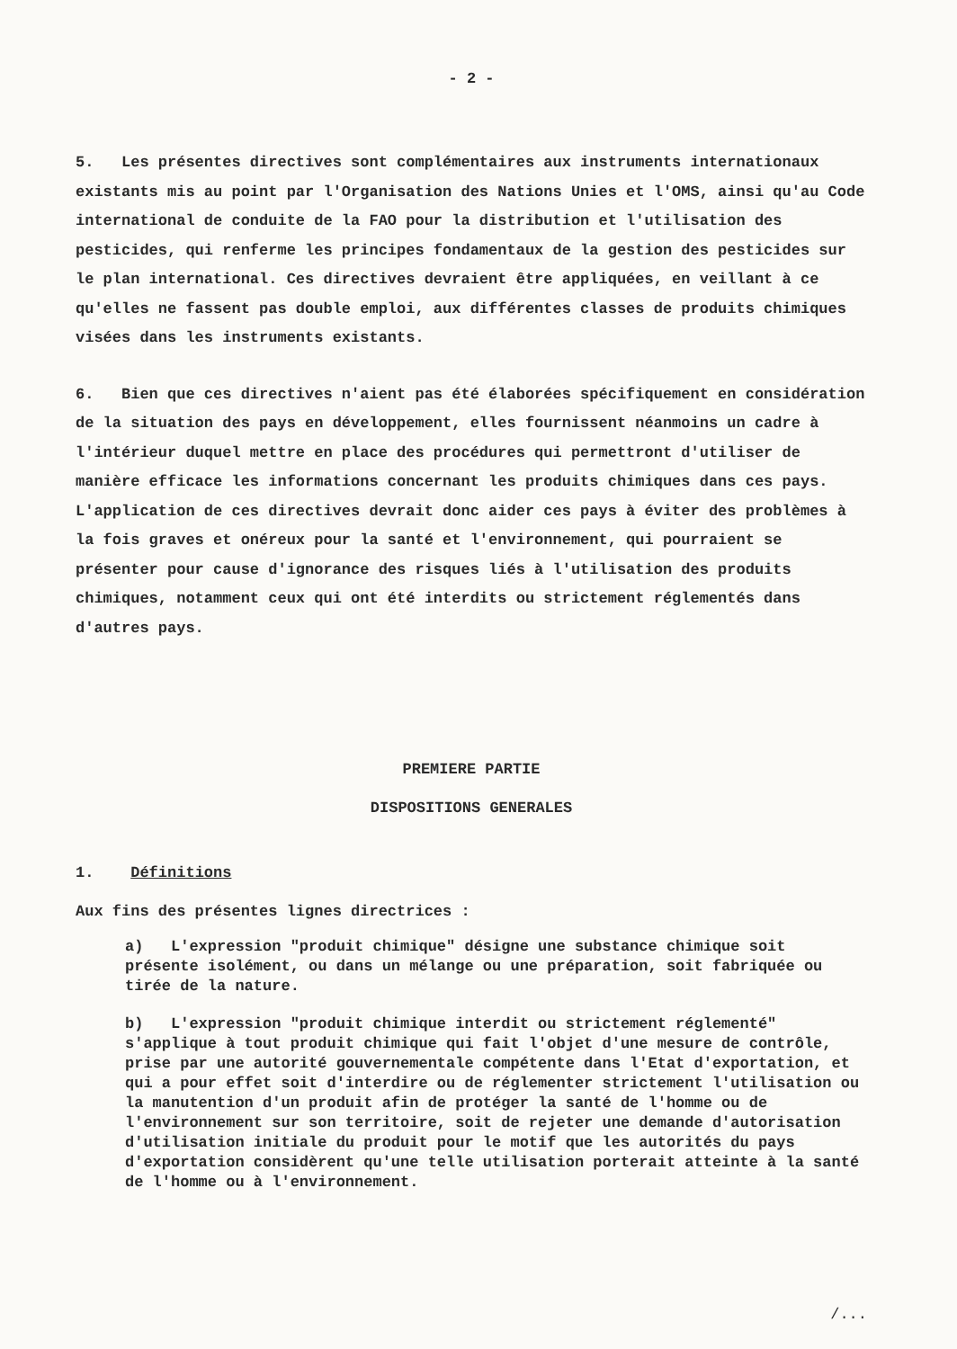- 2 -
5. Les présentes directives sont complémentaires aux instruments internationaux existants mis au point par l'Organisation des Nations Unies et l'OMS, ainsi qu'au Code international de conduite de la FAO pour la distribution et l'utilisation des pesticides, qui renferme les principes fondamentaux de la gestion des pesticides sur le plan international. Ces directives devraient être appliquées, en veillant à ce qu'elles ne fassent pas double emploi, aux différentes classes de produits chimiques visées dans les instruments existants.
6. Bien que ces directives n'aient pas été élaborées spécifiquement en considération de la situation des pays en développement, elles fournissent néanmoins un cadre à l'intérieur duquel mettre en place des procédures qui permettront d'utiliser de manière efficace les informations concernant les produits chimiques dans ces pays. L'application de ces directives devrait donc aider ces pays à éviter des problèmes à la fois graves et onéreux pour la santé et l'environnement, qui pourraient se présenter pour cause d'ignorance des risques liés à l'utilisation des produits chimiques, notamment ceux qui ont été interdits ou strictement réglementés dans d'autres pays.
PREMIERE PARTIE
DISPOSITIONS GENERALES
1. Définitions
Aux fins des présentes lignes directrices :
a) L'expression "produit chimique" désigne une substance chimique soit présente isolément, ou dans un mélange ou une préparation, soit fabriquée ou tirée de la nature.
b) L'expression "produit chimique interdit ou strictement réglementé" s'applique à tout produit chimique qui fait l'objet d'une mesure de contrôle, prise par une autorité gouvernementale compétente dans l'Etat d'exportation, et qui a pour effet soit d'interdire ou de réglementer strictement l'utilisation ou la manutention d'un produit afin de protéger la santé de l'homme ou de l'environnement sur son territoire, soit de rejeter une demande d'autorisation d'utilisation initiale du produit pour le motif que les autorités du pays d'exportation considèrent qu'une telle utilisation porterait atteinte à la santé de l'homme ou à l'environnement.
/...